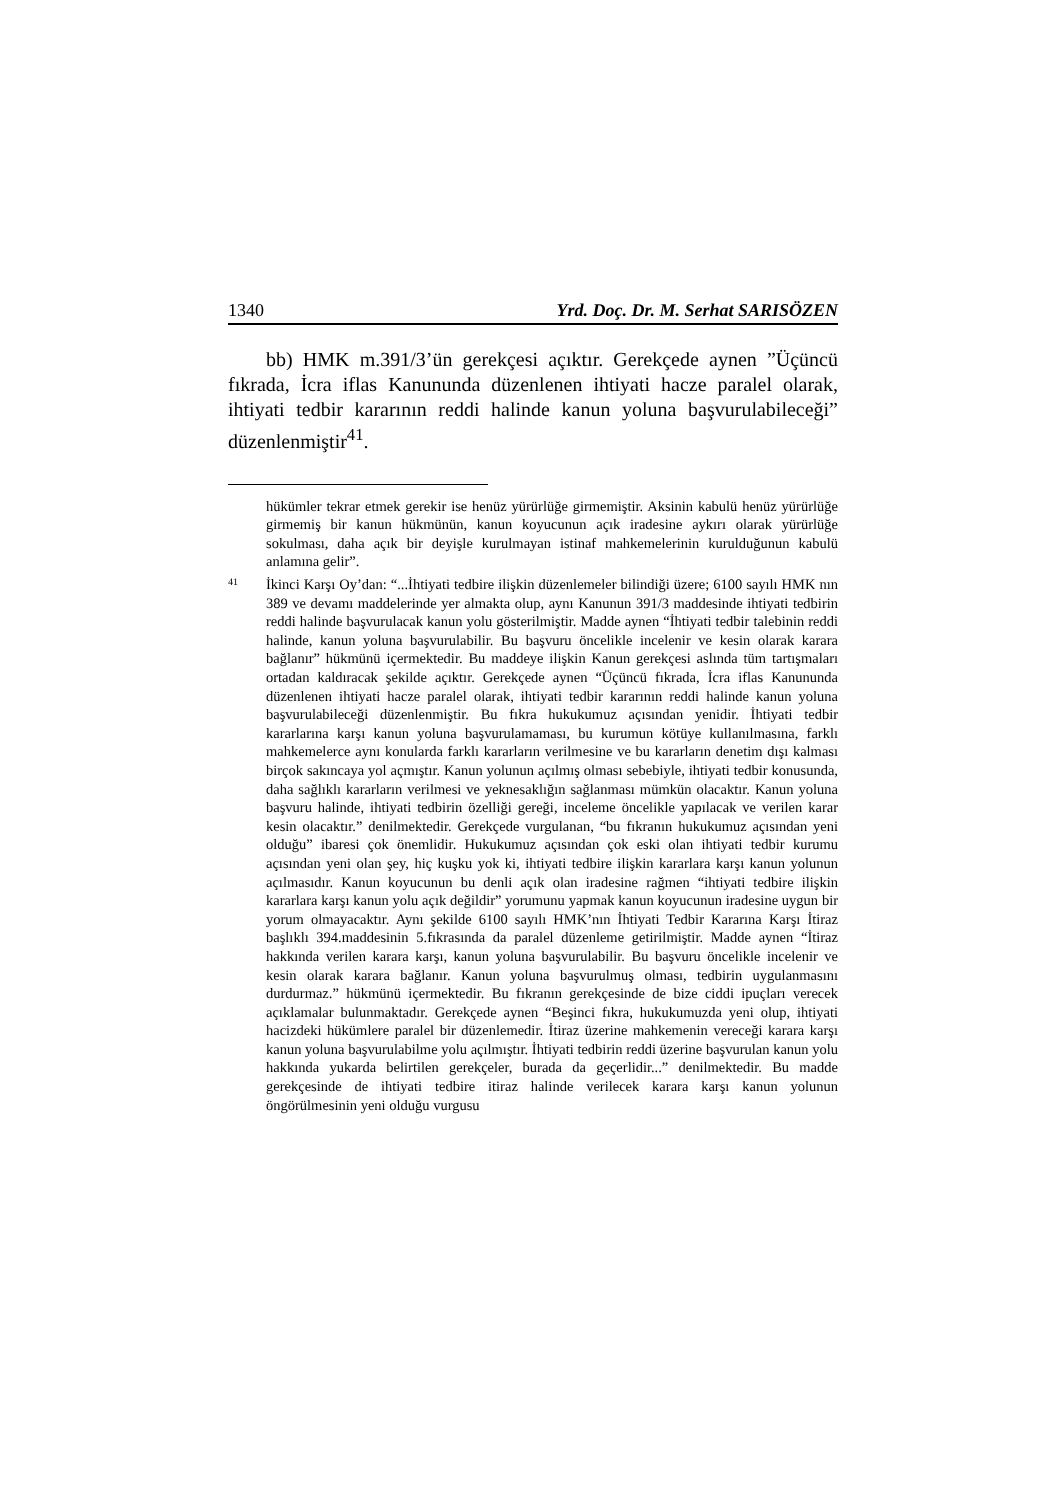1340 Yrd. Doç. Dr. M. Serhat SARISÖZEN
bb) HMK m.391/3’ün gerekçesi açıktır. Gerekçede aynen ”Üçüncü fıkrada, İcra iflas Kanununda düzenlenen ihtiyati hacze paralel olarak, ihtiyati tedbir kararının reddi halinde kanun yoluna başvurulabileceği” düzenlenmiştir<sup>41</sup>.
hükümler tekrar etmek gerekir ise henüz yürürlüğe girmemiştir. Aksinin kabulü henüz yürürlüğe girmemiş bir kanun hükmünün, kanun koyucunun açık iradesine aykırı olarak yürürlüğe sokulması, daha açık bir deyişle kurulmayan istinaf mahkemelerinin kuruldu­ğunun kabulü anlamına gelir”.
41
İkinci Karşı Oy’dan: “...İhtiyati tedbire ilişkin düzenlemeler bilindiği üzere; 6100 sayılı HMK nın 389 ve devamı maddelerinde yer almakta olup, aynı Kanunun 391/3 madde­sinde ihtiyati tedbirin reddi halinde başvurulacak kanun yolu gösterilmiştir. Madde aynen “İhtiyati tedbir talebinin reddi halinde, kanun yoluna başvurulabilir. Bu başvuru öncelikle incelenir ve kesin olarak karara bağlanır” hükmünü içermektedir. Bu maddeye ilişkin Kanun gerekçesi aslında tüm tartışmaları ortadan kaldıracak şekilde açıktır. Gerekçede aynen “Üçüncü fıkrada, İcra iflas Kanununda düzenlenen ihtiyati hacze paralel olarak, ihtiyati tedbir kararının reddi halinde kanun yoluna başvurulabileceği düzenlenmiştir. Bu fıkra hukukumuz açısından yenidir. İhtiyati tedbir kararlarına karşı kanun yoluna başvurulamaması, bu kurumun kötüye kullanılmasına, farklı mahkeme­lerce aynı konularda farklı kararların verilmesine ve bu kararların denetim dışı kalması birçok sakıncaya yol açmıştır. Kanun yolunun açılmış olması sebebiyle, ihtiyati tedbir konusunda, daha sağlıklı kararların verilmesi ve yeknesaklığın sağlanması mümkün olacaktır. Kanun yoluna başvuru halinde, ihtiyati tedbirin özelliği gereği, inceleme öncelikle yapılacak ve verilen karar kesin olacaktır.” denilmektedir. Gerekçede vurgu­lanan, “bu fıkranın hukukumuz açısından yeni olduğu” ibaresi çok önemlidir. Huku­kumuz açısından çok eski olan ihtiyati tedbir kurumu açısından yeni olan şey, hiç kuşku yok ki, ihtiyati tedbire ilişkin kararlara karşı kanun yolunun açılmasıdır. Kanun koyu­cunun bu denli açık olan iradesine rağmen “ihtiyati tedbire ilişkin kararlara karşı kanun yolu açık değildir” yorumunu yapmak kanun koyucunun iradesine uygun bir yorum olmayacaktır. Aynı şekilde 6100 sayılı HMK’nın İhtiyati Tedbir Kararına Karşı İtiraz başlıklı 394.maddesinin 5.fıkrasında da paralel düzenleme getirilmiştir. Madde aynen “İtiraz hakkında verilen karara karşı, kanun yoluna başvurulabilir. Bu başvuru öncelikle incelenir ve kesin olarak karara bağlanır. Kanun yoluna başvurulmuş olması, tedbirin uygulanmasını durdurmaz.” hükmünü içermektedir. Bu fıkranın gerekçesinde de bize ciddi ipuçları verecek açıklamalar bulunmaktadır. Gerekçede aynen “Beşinci fıkra, hukukumuzda yeni olup, ihtiyati hacizdeki hükümlere paralel bir düzenlemedir. İtiraz üzerine mahkemenin vereceği karara karşı kanun yoluna başvurulabilme yolu açılmıştır. İhtiyati tedbirin reddi üzerine başvurulan kanun yolu hakkında yukarda belirtilen gerek­çeler, burada da geçerlidir...” denilmektedir. Bu madde gerekçesinde de ihtiyati tedbire itiraz halinde verilecek karara karşı kanun yolunun öngörülmesinin yeni olduğu vurgusu